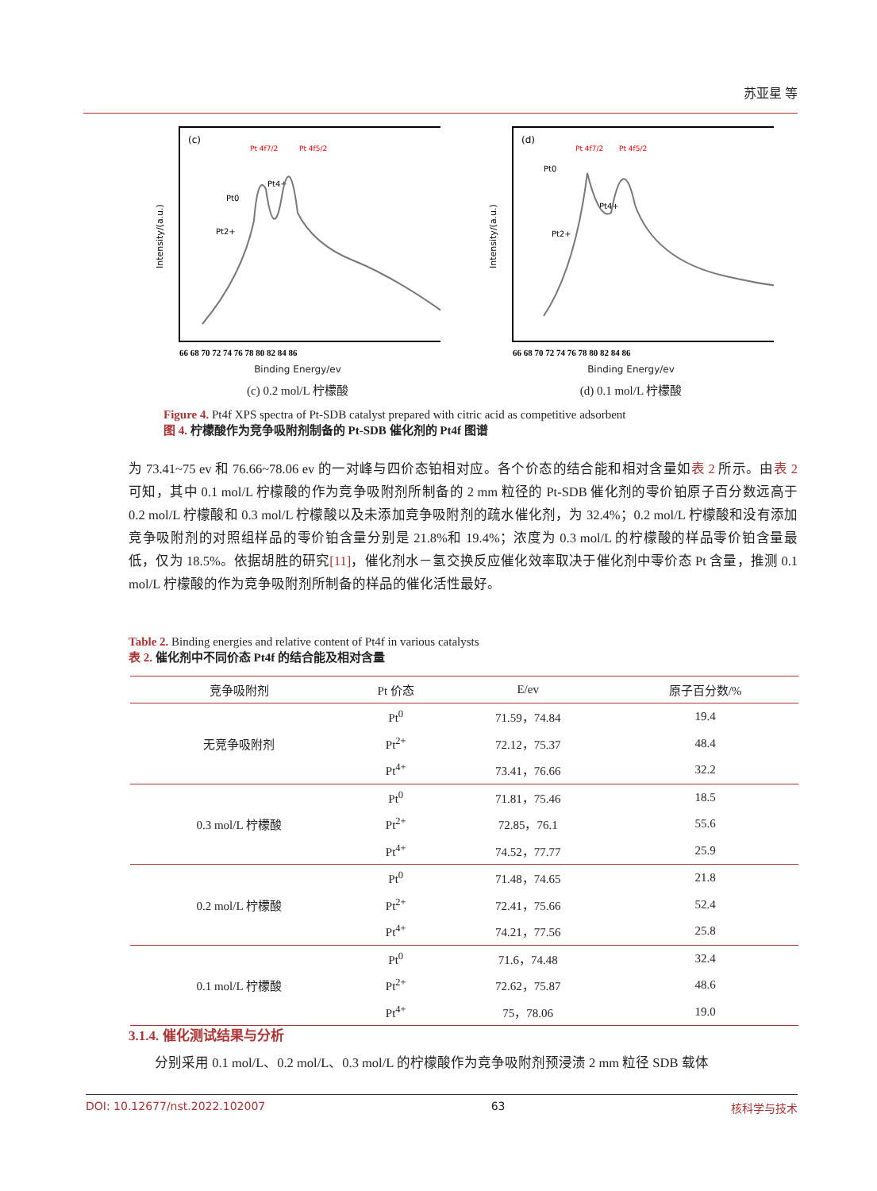苏亚星 等
(c)
Pt 4f7/2
Pt 4f5/2
Pt0
Pt4+
Pt2+
Intensity/(a.u.)
66 68 70 72 74 76 78 80 82 84 86
Binding Energy/ev
(c) 0.2 mol/L 柠檬酸
(d)
Pt 4f7/2
Pt 4f5/2
Pt0
Pt4+
Pt2+
Intensity/(a.u.)
66 68 70 72 74 76 78 80 82 84 86
Binding Energy/ev
(d) 0.1 mol/L 柠檬酸
Figure 4. Pt4f XPS spectra of Pt-SDB catalyst prepared with citric acid as competitive adsorbent
图 4. 柠檬酸作为竞争吸附剂制备的 Pt-SDB 催化剂的 Pt4f 图谱
为 73.41~75 ev 和 76.66~78.06 ev 的一对峰与四价态铂相对应。各个价态的结合能和相对含量如表 2 所示。由表 2 可知，其中 0.1 mol/L 柠檬酸的作为竞争吸附剂所制备的 2 mm 粒径的 Pt-SDB 催化剂的零价铂原子百分数远高于 0.2 mol/L 柠檬酸和 0.3 mol/L 柠檬酸以及未添加竞争吸附剂的疏水催化剂，为 32.4%；0.2 mol/L 柠檬酸和没有添加竞争吸附剂的对照组样品的零价铂含量分别是 21.8%和 19.4%；浓度为 0.3 mol/L 的柠檬酸的样品零价铂含量最低，仅为 18.5%。依据胡胜的研究[11]，催化剂水－氢交换反应催化效率取决于催化剂中零价态 Pt 含量，推测 0.1 mol/L 柠檬酸的作为竞争吸附剂所制备的样品的催化活性最好。
Table 2. Binding energies and relative content of Pt4f in various catalysts
表 2. 催化剂中不同价态 Pt4f 的结合能及相对含量
| 竞争吸附剂 | Pt 价态 | E/ev | 原子百分数/% |
| --- | --- | --- | --- |
| 无竞争吸附剂 | Pt<sup>0</sup> | 71.59，74.84 | 19.4 |
| | Pt<sup>2+</sup> | 72.12，75.37 | 48.4 |
| | Pt<sup>4+</sup> | 73.41，76.66 | 32.2 |
| 0.3 mol/L 柠檬酸 | Pt<sup>0</sup> | 71.81，75.46 | 18.5 |
| | Pt<sup>2+</sup> | 72.85，76.1 | 55.6 |
| | Pt<sup>4+</sup> | 74.52，77.77 | 25.9 |
| 0.2 mol/L 柠檬酸 | Pt<sup>0</sup> | 71.48，74.65 | 21.8 |
| | Pt<sup>2+</sup> | 72.41，75.66 | 52.4 |
| | Pt<sup>4+</sup> | 74.21，77.56 | 25.8 |
| 0.1 mol/L 柠檬酸 | Pt<sup>0</sup> | 71.6，74.48 | 32.4 |
| | Pt<sup>2+</sup> | 72.62，75.87 | 48.6 |
| | Pt<sup>4+</sup> | 75，78.06 | 19.0 |
3.1.4. 催化测试结果与分析
分别采用 0.1 mol/L、0.2 mol/L、0.3 mol/L 的柠檬酸作为竞争吸附剂预浸渍 2 mm 粒径 SDB 载体
DOI: 10.12677/nst.2022.102007 63 核科学与技术